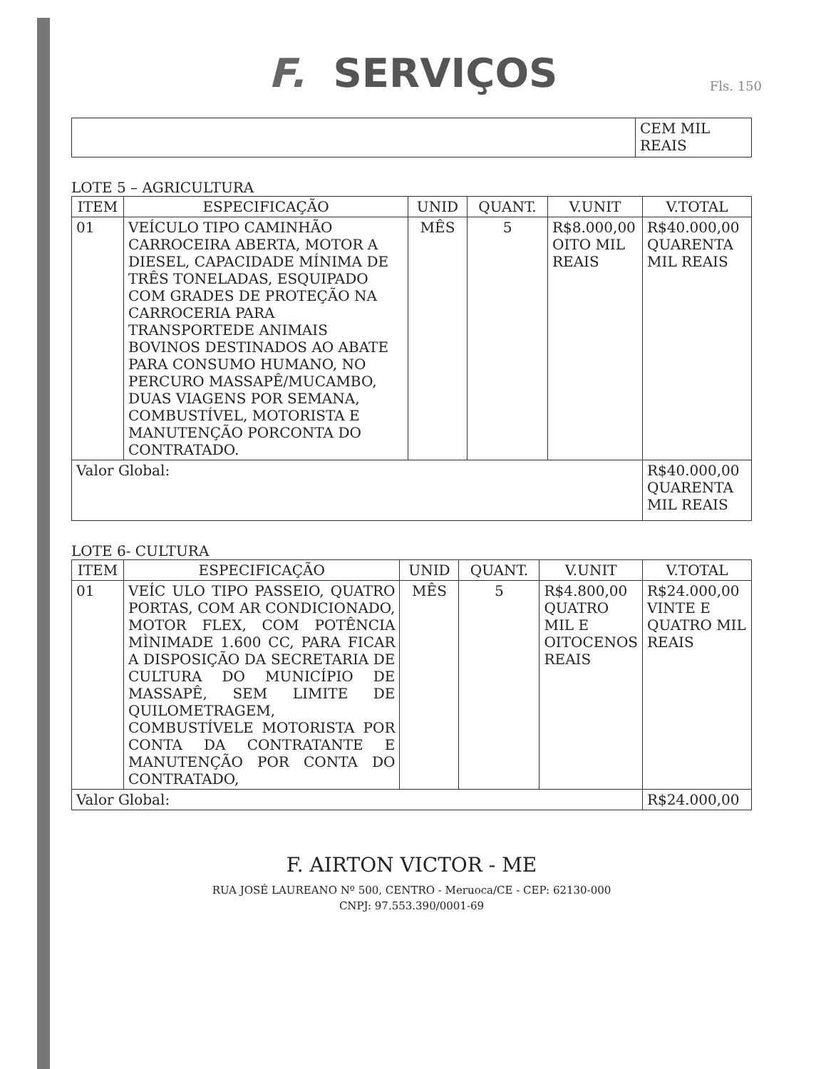F. SERVIÇOS
Fls. 150
| | CEM MIL REAIS |
LOTE 5 – AGRICULTURA
| ITEM | ESPECIFICAÇÃO | UNID | QUANT. | V.UNIT | V.TOTAL |
| --- | --- | --- | --- | --- | --- |
| 01 | VEÍCULO TIPO CAMINHÃO CARROCEIRA ABERTA, MOTOR A DIESEL, CAPACIDADE MÍNIMA DE TRÊS TONELADAS, ESQUIPADO COM GRADES DE PROTEÇÃO NA CARROCERIA PARA TRANSPORTEDE ANIMAIS BOVINOS DESTINADOS AO ABATE PARA CONSUMO HUMANO, NO PERCURO MASSAPÊ/MUCAMBO, DUAS VIAGENS POR SEMANA, COMBUSTÍVEL, MOTORISTA E MANUTENÇÃO PORCONTA DO CONTRATADO. | MÊS | 5 | R$8.000,00 OITO MIL REAIS | R$40.000,00 QUARENTA MIL REAIS |
| Valor Global: | | | | | R$40.000,00 QUARENTA MIL REAIS |
LOTE 6- CULTURA
| ITEM | ESPECIFICAÇÃO | UNID | QUANT. | V.UNIT | V.TOTAL |
| --- | --- | --- | --- | --- | --- |
| 01 | VEÍC ULO TIPO PASSEIO, QUATRO PORTAS, COM AR CONDICIONADO, MOTOR FLEX, COM POTÊNCIA MÌNIMADE 1.600 CC, PARA FICAR A DISPOSIÇÃO DA SECRETARIA DE CULTURA DO MUNICÍPIO DE MASSAPÊ, SEM LIMITE DE QUILOMETRAGEM, COMBUSTÍVELE MOTORISTA POR CONTA DA CONTRATANTE E MANUTENÇÃO POR CONTA DO CONTRATADO, | MÊS | 5 | R$4.800,00 QUATRO MIL E OITOCENOS REAIS | R$24.000,00 VINTE E QUATRO MIL REAIS |
| Valor Global: | | | | | R$24.000,00 |
F. AIRTON VICTOR - ME
RUA JOSÉ LAUREANO Nº 500, CENTRO - Meruoca/CE - CEP: 62130-000
CNPJ: 97.553.390/0001-69